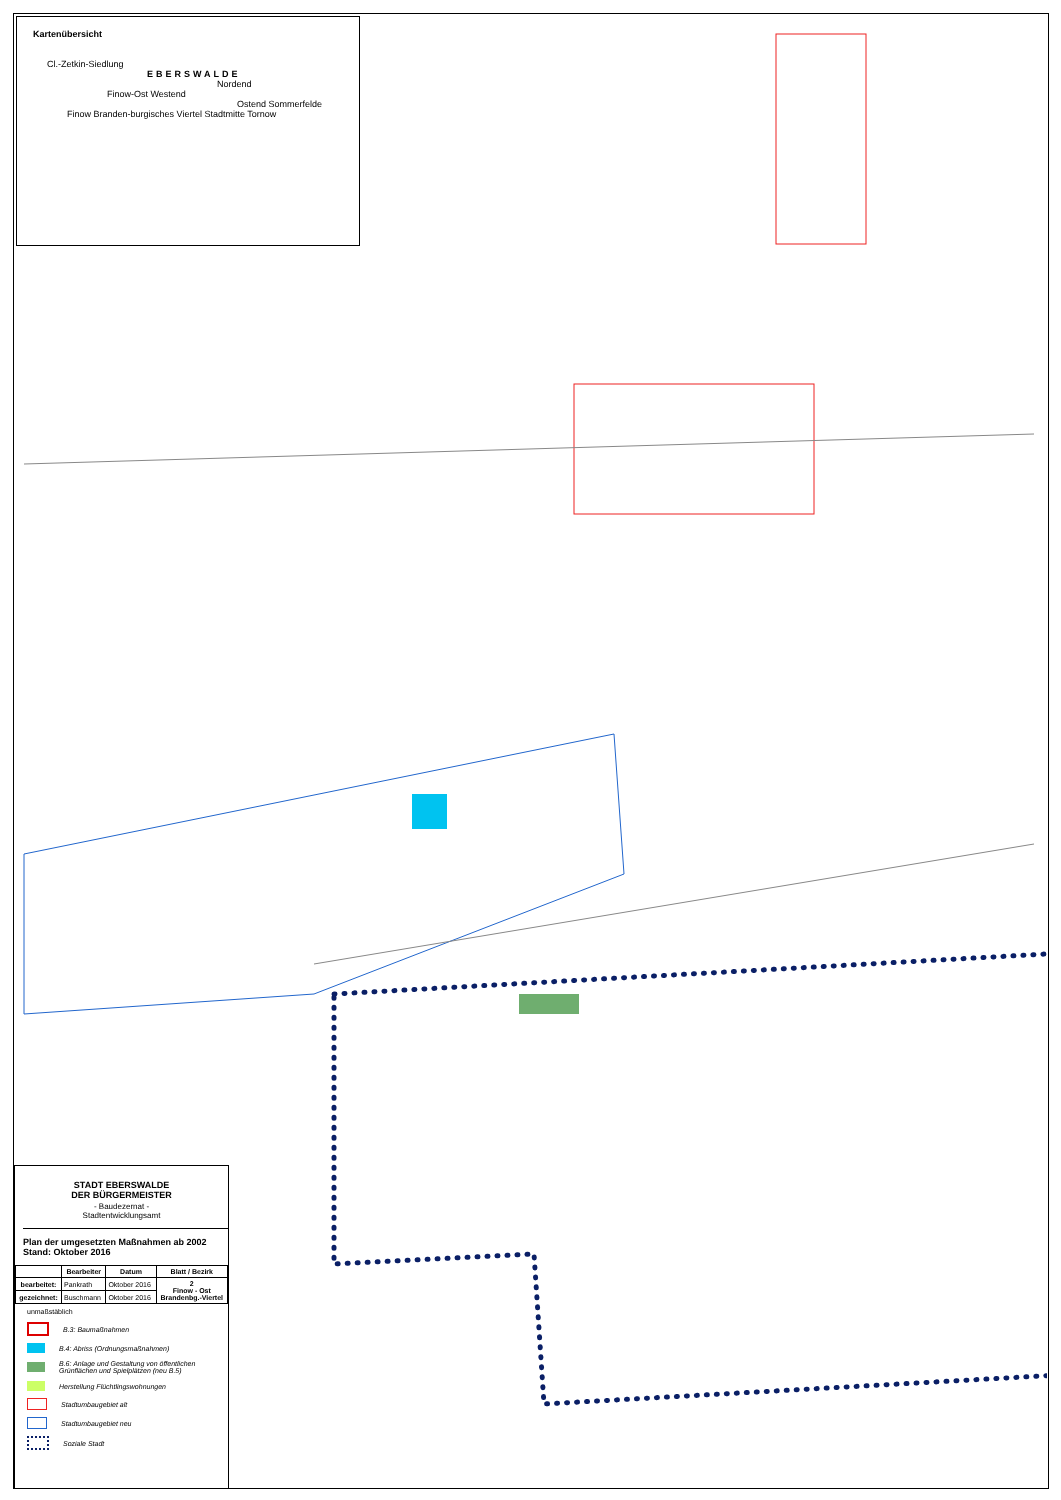Kartenübersicht
Cl.-Zetkin-Siedlung
EBERSWALDE
Nordend
Finow-Ost Westend
Ostend Sommerfelde
Finow Branden-burgisches Viertel Stadtmitte Tornow
STADT EBERSWALDE
DER BÜRGERMEISTER
- Baudezernat -
Stadtentwicklungsamt
Plan der umgesetzten Maßnahmen ab 2002
Stand: Oktober 2016
| | Bearbeiter | Datum | Blatt / Bezirk |
| --- | --- | --- | --- |
| bearbeitet: | Pankrath | Oktober 2016 | 2 Finow - Ost Brandenbg.-Viertel |
| gezeichnet: | Buschmann | Oktober 2016 | |
unmaßstäblich
B.3: Baumaßnahmen
B.4: Abriss (Ordnungsmaßnahmen)
B.6: Anlage und Gestaltung von öffentlichen Grünflächen und Spielplätzen (neu B.5)
Herstellung Flüchtlingswohnungen
Stadtumbaugebiet alt
Stadtumbaugebiet neu
Soziale Stadt